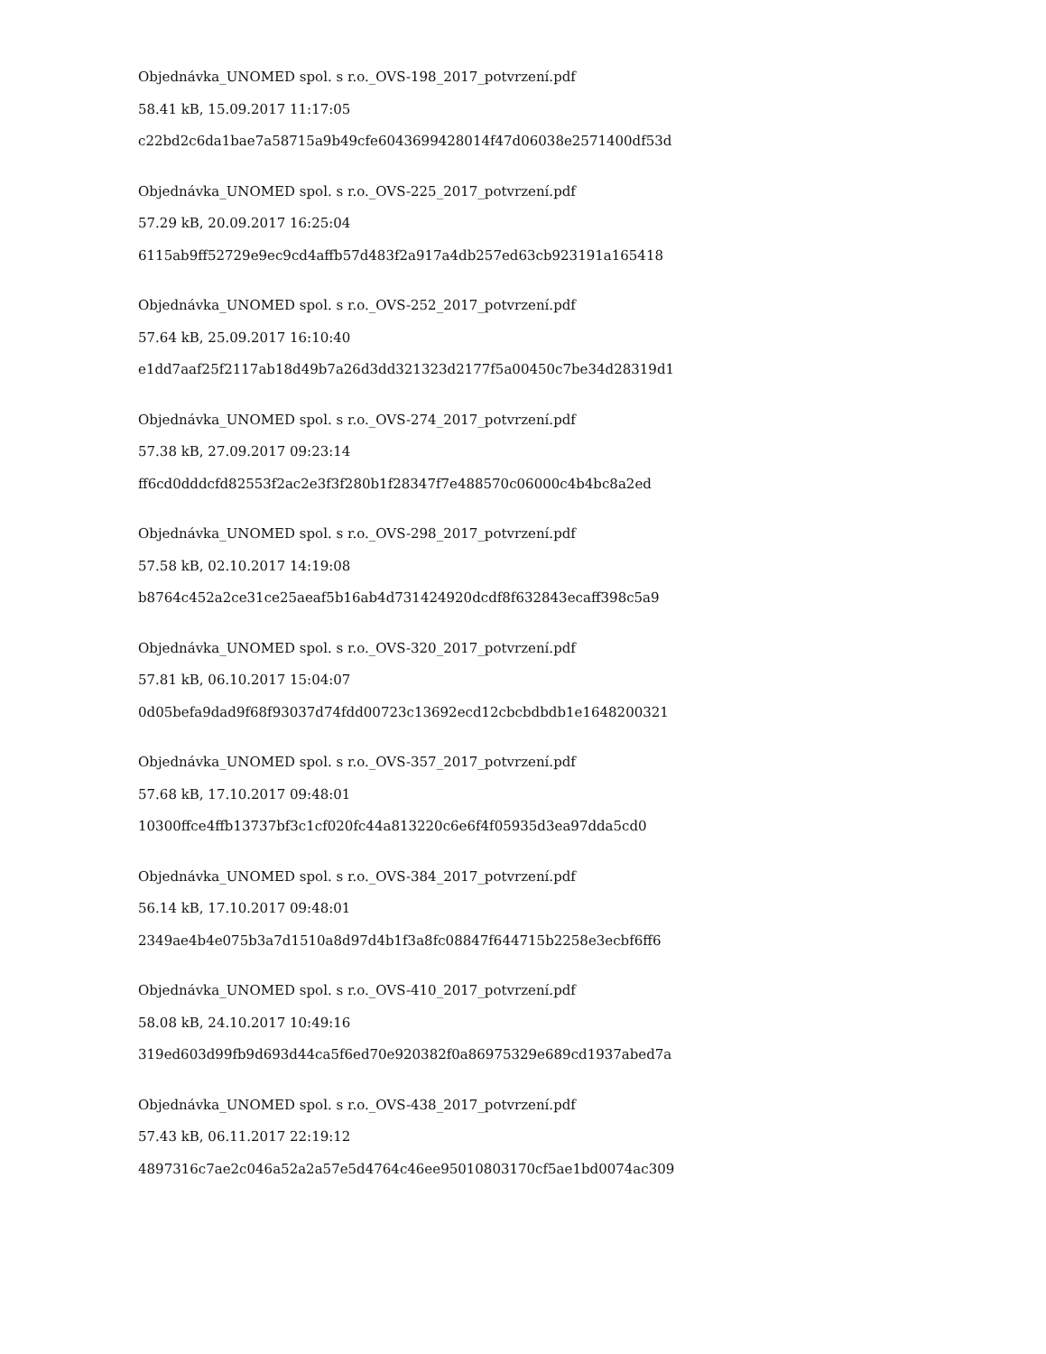Objednávka_UNOMED spol. s r.o._OVS-198_2017_potvrzení.pdf
58.41 kB, 15.09.2017 11:17:05
c22bd2c6da1bae7a58715a9b49cfe6043699428014f47d06038e2571400df53d
Objednávka_UNOMED spol. s r.o._OVS-225_2017_potvrzení.pdf
57.29 kB, 20.09.2017 16:25:04
6115ab9ff52729e9ec9cd4affb57d483f2a917a4db257ed63cb923191a165418
Objednávka_UNOMED spol. s r.o._OVS-252_2017_potvrzení.pdf
57.64 kB, 25.09.2017 16:10:40
e1dd7aaf25f2117ab18d49b7a26d3dd321323d2177f5a00450c7be34d28319d1
Objednávka_UNOMED spol. s r.o._OVS-274_2017_potvrzení.pdf
57.38 kB, 27.09.2017 09:23:14
ff6cd0dddcfd82553f2ac2e3f3f280b1f28347f7e488570c06000c4b4bc8a2ed
Objednávka_UNOMED spol. s r.o._OVS-298_2017_potvrzení.pdf
57.58 kB, 02.10.2017 14:19:08
b8764c452a2ce31ce25aeaf5b16ab4d731424920dcdf8f632843ecaff398c5a9
Objednávka_UNOMED spol. s r.o._OVS-320_2017_potvrzení.pdf
57.81 kB, 06.10.2017 15:04:07
0d05befa9dad9f68f93037d74fdd00723c13692ecd12cbcbdbdb1e1648200321
Objednávka_UNOMED spol. s r.o._OVS-357_2017_potvrzení.pdf
57.68 kB, 17.10.2017 09:48:01
10300ffce4ffb13737bf3c1cf020fc44a813220c6e6f4f05935d3ea97dda5cd0
Objednávka_UNOMED spol. s r.o._OVS-384_2017_potvrzení.pdf
56.14 kB, 17.10.2017 09:48:01
2349ae4b4e075b3a7d1510a8d97d4b1f3a8fc08847f644715b2258e3ecbf6ff6
Objednávka_UNOMED spol. s r.o._OVS-410_2017_potvrzení.pdf
58.08 kB, 24.10.2017 10:49:16
319ed603d99fb9d693d44ca5f6ed70e920382f0a86975329e689cd1937abed7a
Objednávka_UNOMED spol. s r.o._OVS-438_2017_potvrzení.pdf
57.43 kB, 06.11.2017 22:19:12
4897316c7ae2c046a52a2a57e5d4764c46ee95010803170cf5ae1bd0074ac309